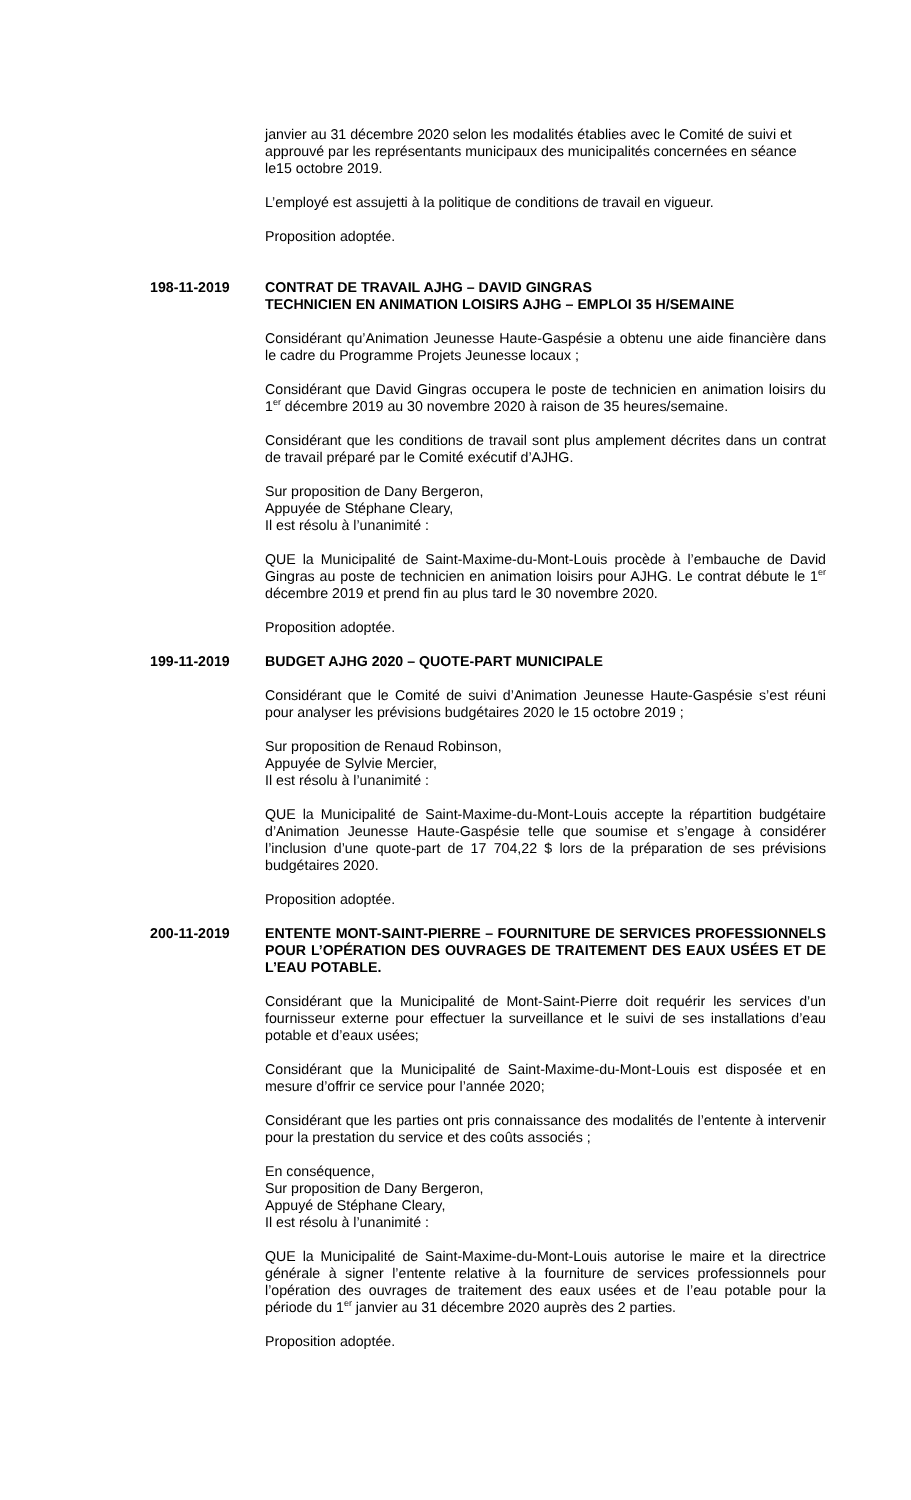janvier au 31 décembre 2020 selon les modalités établies avec le Comité de suivi et approuvé par les représentants municipaux des municipalités concernées en séance le15 octobre 2019.
L’employé est assujetti à la politique de conditions de travail en vigueur.
Proposition adoptée.
198-11-2019
CONTRAT DE TRAVAIL AJHG – DAVID GINGRAS
TECHNICIEN EN ANIMATION LOISIRS AJHG – EMPLOI 35 H/SEMAINE
Considérant qu’Animation Jeunesse Haute-Gaspésie a obtenu une aide financière dans le cadre du Programme Projets Jeunesse locaux ;
Considérant que David Gingras occupera le poste de technicien en animation loisirs du 1<sup>er</sup> décembre 2019 au 30 novembre 2020 à raison de 35 heures/semaine.
Considérant que les conditions de travail sont plus amplement décrites dans un contrat de travail préparé par le Comité exécutif d’AJHG.
Sur proposition de Dany Bergeron,
Appuyée de Stéphane Cleary,
Il est résolu à l’unanimité :
QUE la Municipalité de Saint-Maxime-du-Mont-Louis procède à l’embauche de David Gingras au poste de technicien en animation loisirs pour AJHG. Le contrat débute le 1<sup>er</sup> décembre 2019 et prend fin au plus tard le 30 novembre 2020.
Proposition adoptée.
199-11-2019
BUDGET AJHG 2020 – QUOTE-PART MUNICIPALE
Considérant que le Comité de suivi d’Animation Jeunesse Haute-Gaspésie s’est réuni pour analyser les prévisions budgétaires 2020 le 15 octobre 2019 ;
Sur proposition de Renaud Robinson,
Appuyée de Sylvie Mercier,
Il est résolu à l’unanimité :
QUE la Municipalité de Saint-Maxime-du-Mont-Louis accepte la répartition budgétaire d’Animation Jeunesse Haute-Gaspésie telle que soumise et s’engage à considérer l’inclusion d’une quote-part de 17 704,22 $ lors de la préparation de ses prévisions budgétaires 2020.
Proposition adoptée.
200-11-2019
ENTENTE MONT-SAINT-PIERRE – FOURNITURE DE SERVICES PROFESSIONNELS POUR L’OPÉRATION DES OUVRAGES DE TRAITEMENT DES EAUX USÉES ET DE L’EAU POTABLE.
Considérant que la Municipalité de Mont-Saint-Pierre doit requérir les services d’un fournisseur externe pour effectuer la surveillance et le suivi de ses installations d’eau potable et d’eaux usées;
Considérant que la Municipalité de Saint-Maxime-du-Mont-Louis est disposée et en mesure d’offrir ce service pour l’année 2020;
Considérant que les parties ont pris connaissance des modalités de l’entente à intervenir pour la prestation du service et des coûts associés ;
En conséquence,
Sur proposition de Dany Bergeron,
Appuyé de Stéphane Cleary,
Il est résolu à l’unanimité :
QUE la Municipalité de Saint-Maxime-du-Mont-Louis autorise le maire et la directrice générale à signer l’entente relative à la fourniture de services professionnels pour l’opération des ouvrages de traitement des eaux usées et de l’eau potable pour la période du 1<sup>er</sup> janvier au 31 décembre 2020 auprès des 2 parties.
Proposition adoptée.